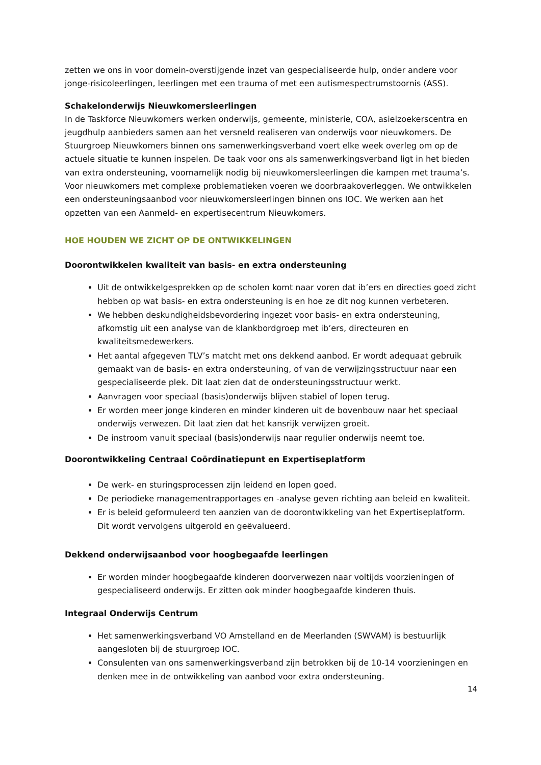zetten we ons in voor domein-overstijgende inzet van gespecialiseerde hulp, onder andere voor jonge-risicoleerlingen, leerlingen met een trauma of met een autismespectrumstoornis (ASS).
Schakelonderwijs Nieuwkomersleerlingen
In de Taskforce Nieuwkomers werken onderwijs, gemeente, ministerie, COA, asielzoekerscentra en jeugdhulp aanbieders samen aan het versneld realiseren van onderwijs voor nieuwkomers. De Stuurgroep Nieuwkomers binnen ons samenwerkingsverband voert elke week overleg om op de actuele situatie te kunnen inspelen. De taak voor ons als samenwerkingsverband ligt in het bieden van extra ondersteuning, voornamelijk nodig bij nieuwkomersleerlingen die kampen met trauma’s. Voor nieuwkomers met complexe problematieken voeren we doorbraakoverleggen. We ontwikkelen een ondersteuningsaanbod voor nieuwkomersleerlingen binnen ons IOC. We werken aan het opzetten van een Aanmeld- en expertisecentrum Nieuwkomers.
HOE HOUDEN WE ZICHT OP DE ONTWIKKELINGEN
Doorontwikkelen kwaliteit van basis- en extra ondersteuning
Uit de ontwikkelgesprekken op de scholen komt naar voren dat ib’ers en directies goed zicht hebben op wat basis- en extra ondersteuning is en hoe ze dit nog kunnen verbeteren.
We hebben deskundigheidsbevordering ingezet voor basis- en extra ondersteuning, afkomstig uit een analyse van de klankbordgroep met ib’ers, directeuren en kwaliteitsmedewerkers.
Het aantal afgegeven TLV’s matcht met ons dekkend aanbod. Er wordt adequaat gebruik gemaakt van de basis- en extra ondersteuning, of van de verwijzingsstructuur naar een gespecialiseerde plek. Dit laat zien dat de ondersteuningsstructuur werkt.
Aanvragen voor speciaal (basis)onderwijs blijven stabiel of lopen terug.
Er worden meer jonge kinderen en minder kinderen uit de bovenbouw naar het speciaal onderwijs verwezen. Dit laat zien dat het kansrijk verwijzen groeit.
De instroom vanuit speciaal (basis)onderwijs naar regulier onderwijs neemt toe.
Doorontwikkeling Centraal Coördinatiepunt en Expertiseplatform
De werk- en sturingsprocessen zijn leidend en lopen goed.
De periodieke managementrapportages en -analyse geven richting aan beleid en kwaliteit.
Er is beleid geformuleerd ten aanzien van de doorontwikkeling van het Expertiseplatform. Dit wordt vervolgens uitgerold en geëvalueerd.
Dekkend onderwijsaanbod voor hoogbegaafde leerlingen
Er worden minder hoogbegaafde kinderen doorverwezen naar voltijds voorzieningen of gespecialiseerd onderwijs. Er zitten ook minder hoogbegaafde kinderen thuis.
Integraal Onderwijs Centrum
Het samenwerkingsverband VO Amstelland en de Meerlanden (SWVAM) is bestuurlijk aangesloten bij de stuurgroep IOC.
Consulenten van ons samenwerkingsverband zijn betrokken bij de 10-14 voorzieningen en denken mee in de ontwikkeling van aanbod voor extra ondersteuning.
14